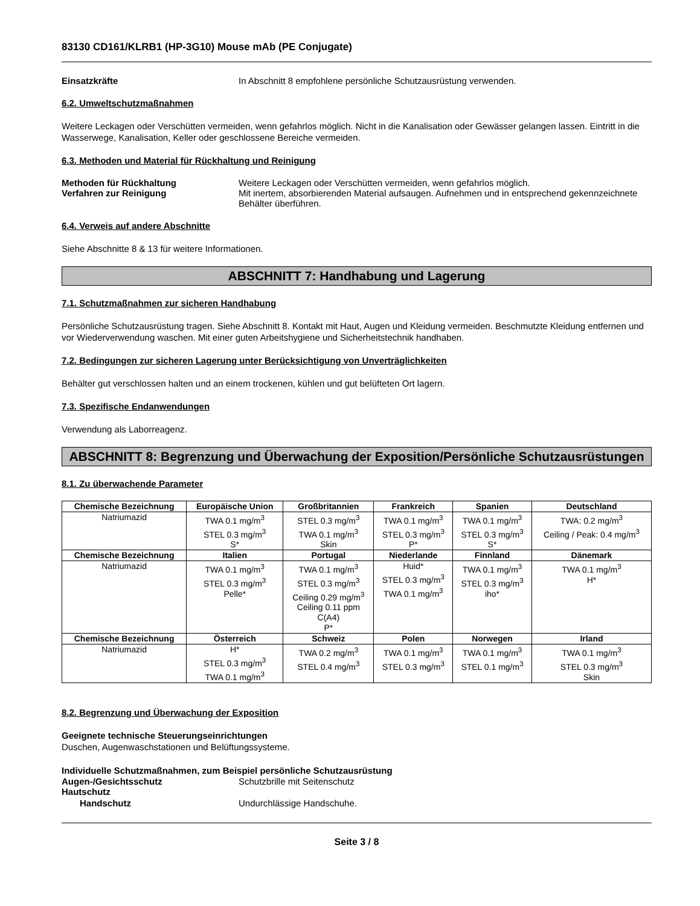83130 CD161/KLRB1 (HP-3G10) Mouse mAb (PE Conjugate)
Einsatzkräfte In Abschnitt 8 empfohlene persönliche Schutzausrüstung verwenden.
6.2. Umweltschutzmaßnahmen
Weitere Leckagen oder Verschütten vermeiden, wenn gefahrlos möglich. Nicht in die Kanalisation oder Gewässer gelangen lassen. Eintritt in die Wasserwege, Kanalisation, Keller oder geschlossene Bereiche vermeiden.
6.3. Methoden und Material für Rückhaltung und Reinigung
Methoden für Rückhaltung Weitere Leckagen oder Verschütten vermeiden, wenn gefahrlos möglich.
Verfahren zur Reinigung Mit inertem, absorbierenden Material aufsaugen. Aufnehmen und in entsprechend gekennzeichnete Behälter überführen.
6.4. Verweis auf andere Abschnitte
Siehe Abschnitte 8 & 13 für weitere Informationen.
ABSCHNITT 7: Handhabung und Lagerung
7.1. Schutzmaßnahmen zur sicheren Handhabung
Persönliche Schutzausrüstung tragen. Siehe Abschnitt 8. Kontakt mit Haut, Augen und Kleidung vermeiden. Beschmutzte Kleidung entfernen und vor Wiederverwendung waschen. Mit einer guten Arbeitshygiene und Sicherheitstechnik handhaben.
7.2. Bedingungen zur sicheren Lagerung unter Berücksichtigung von Unverträglichkeiten
Behälter gut verschlossen halten und an einem trockenen, kühlen und gut belüfteten Ort lagern.
7.3. Spezifische Endanwendungen
Verwendung als Laborreagenz.
ABSCHNITT 8: Begrenzung und Überwachung der Exposition/Persönliche Schutzausrüstungen
8.1. Zu überwachende Parameter
| Chemische Bezeichnung | Europäische Union | Großbritannien | Frankreich | Spanien | Deutschland |
| --- | --- | --- | --- | --- | --- |
| Natriumazid | TWA 0.1 mg/m<sup>3</sup> STEL 0.3 mg/m<sup>3</sup> S* | STEL 0.3 mg/m<sup>3</sup> TWA 0.1 mg/m<sup>3</sup> Skin | TWA 0.1 mg/m<sup>3</sup> STEL 0.3 mg/m<sup>3</sup> P* | TWA 0.1 mg/m<sup>3</sup> STEL 0.3 mg/m<sup>3</sup> S* | TWA: 0.2 mg/m<sup>3</sup> Ceiling / Peak: 0.4 mg/m<sup>3</sup> |
| Chemische Bezeichnung | Italien | Portugal | Niederlande | Finnland | Dänemark |
| Natriumazid | TWA 0.1 mg/m<sup>3</sup> STEL 0.3 mg/m<sup>3</sup> Pelle* | TWA 0.1 mg/m<sup>3</sup> STEL 0.3 mg/m<sup>3</sup> Ceiling 0.29 mg/m<sup>3</sup> Ceiling 0.11 ppm C(A4) P* | Huid* STEL 0.3 mg/m<sup>3</sup> TWA 0.1 mg/m<sup>3</sup> | TWA 0.1 mg/m<sup>3</sup> STEL 0.3 mg/m<sup>3</sup> iho* | TWA 0.1 mg/m<sup>3</sup> H* |
| Chemische Bezeichnung | Österreich | Schweiz | Polen | Norwegen | Irland |
| Natriumazid | H* STEL 0.3 mg/m<sup>3</sup> TWA 0.1 mg/m<sup>3</sup> | TWA 0.2 mg/m<sup>3</sup> STEL 0.4 mg/m<sup>3</sup> | TWA 0.1 mg/m<sup>3</sup> STEL 0.3 mg/m<sup>3</sup> | TWA 0.1 mg/m<sup>3</sup> STEL 0.1 mg/m<sup>3</sup> | TWA 0.1 mg/m<sup>3</sup> STEL 0.3 mg/m<sup>3</sup> Skin |
8.2. Begrenzung und Überwachung der Exposition
Geeignete technische Steuerungseinrichtungen
Duschen, Augenwaschstationen und Belüftungssysteme.
Individuelle Schutzmaßnahmen, zum Beispiel persönliche Schutzausrüstung
Augen-/Gesichtsschutz Schutzbrille mit Seitenschutz
Hautschutz
Handschutz Undurchlässige Handschuhe.
Seite 3 / 8